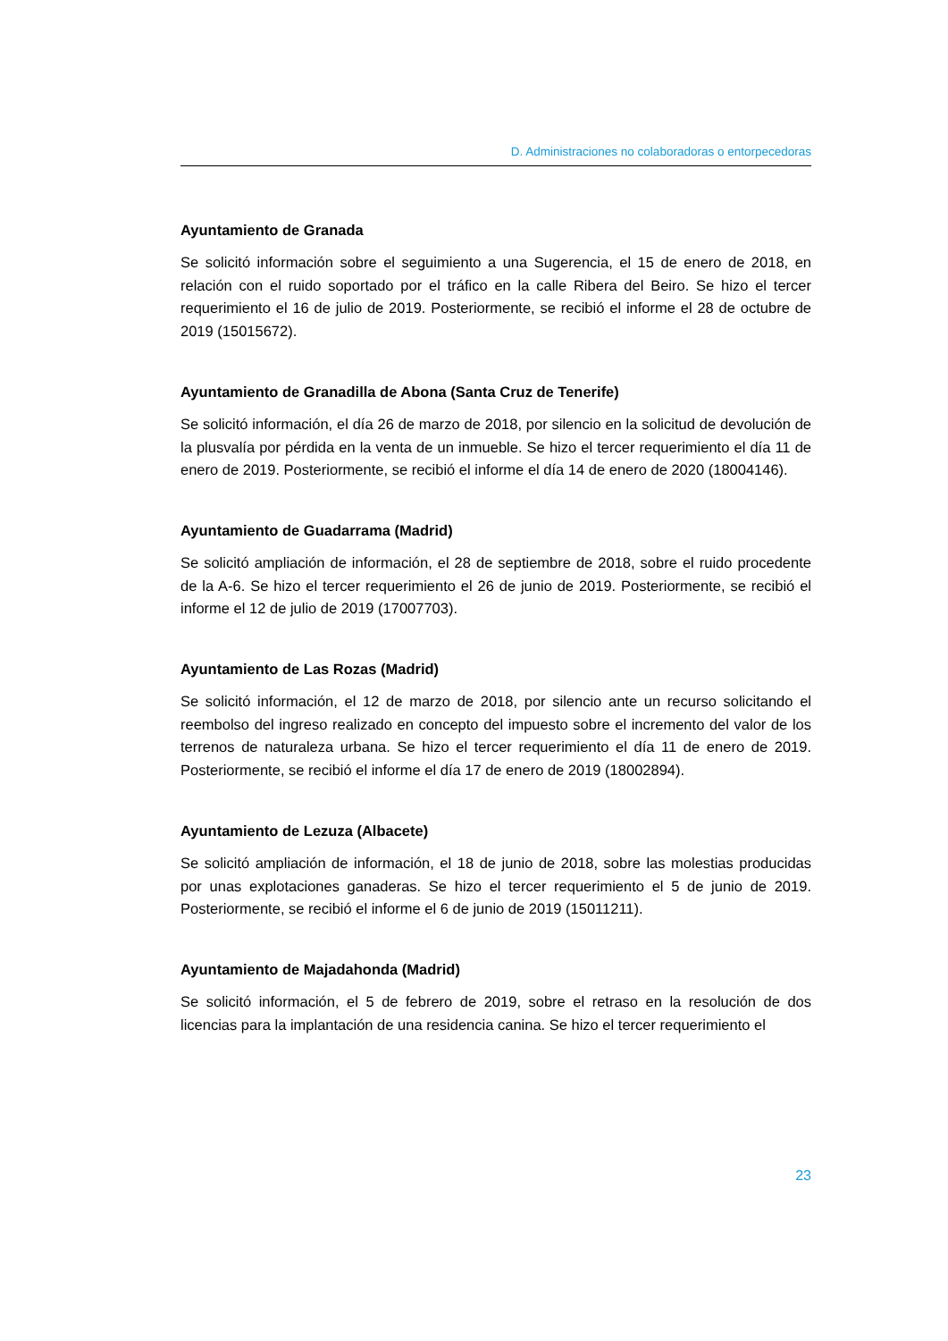D. Administraciones no colaboradoras o entorpecedoras
Ayuntamiento de Granada
Se solicitó información sobre el seguimiento a una Sugerencia, el 15 de enero de 2018, en relación con el ruido soportado por el tráfico en la calle Ribera del Beiro. Se hizo el tercer requerimiento el 16 de julio de 2019. Posteriormente, se recibió el informe el 28 de octubre de 2019 (15015672).
Ayuntamiento de Granadilla de Abona (Santa Cruz de Tenerife)
Se solicitó información, el día 26 de marzo de 2018, por silencio en la solicitud de devolución de la plusvalía por pérdida en la venta de un inmueble. Se hizo el tercer requerimiento el día 11 de enero de 2019. Posteriormente, se recibió el informe el día 14 de enero de 2020 (18004146).
Ayuntamiento de Guadarrama (Madrid)
Se solicitó ampliación de información, el 28 de septiembre de 2018, sobre el ruido procedente de la A-6. Se hizo el tercer requerimiento el 26 de junio de 2019. Posteriormente, se recibió el informe el 12 de julio de 2019 (17007703).
Ayuntamiento de Las Rozas (Madrid)
Se solicitó información, el 12 de marzo de 2018, por silencio ante un recurso solicitando el reembolso del ingreso realizado en concepto del impuesto sobre el incremento del valor de los terrenos de naturaleza urbana. Se hizo el tercer requerimiento el día 11 de enero de 2019. Posteriormente, se recibió el informe el día 17 de enero de 2019 (18002894).
Ayuntamiento de Lezuza (Albacete)
Se solicitó ampliación de información, el 18 de junio de 2018, sobre las molestias producidas por unas explotaciones ganaderas. Se hizo el tercer requerimiento el 5 de junio de 2019. Posteriormente, se recibió el informe el 6 de junio de 2019 (15011211).
Ayuntamiento de Majadahonda (Madrid)
Se solicitó información, el 5 de febrero de 2019, sobre el retraso en la resolución de dos licencias para la implantación de una residencia canina. Se hizo el tercer requerimiento el
23